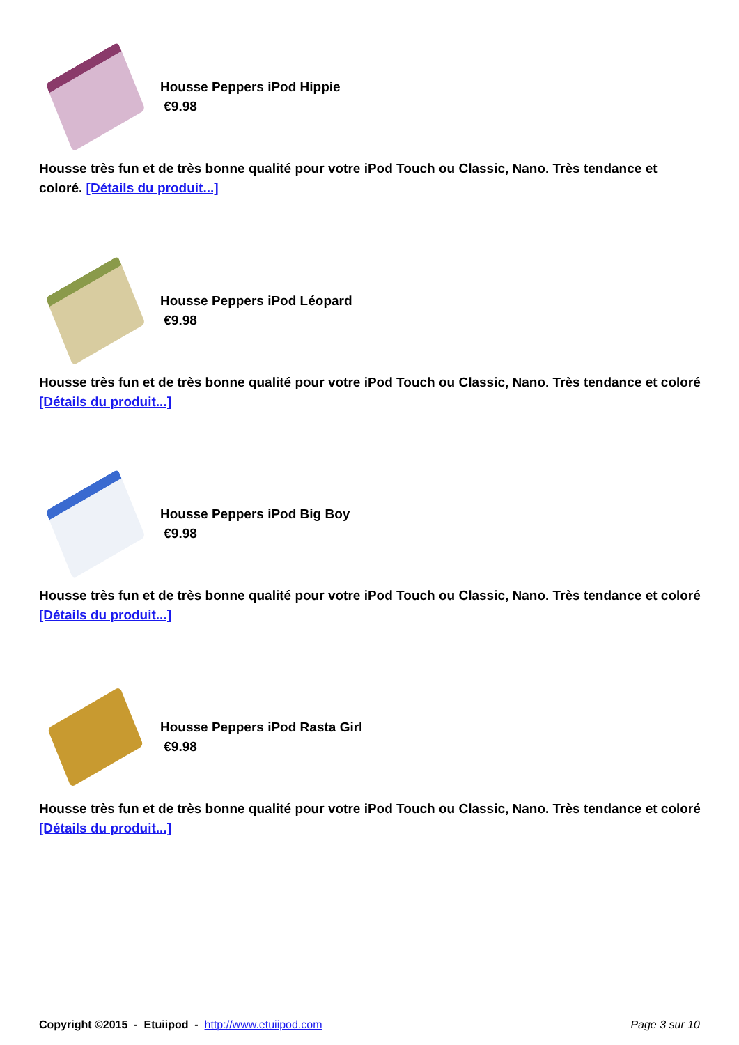Housse Peppers iPod Hippie
€9.98
Housse très fun et de très bonne qualité pour votre iPod Touch ou Classic, Nano. Très tendance et coloré. [Détails du produit...]
Housse Peppers iPod Léopard
€9.98
Housse très fun et de très bonne qualité pour votre iPod Touch ou Classic, Nano. Très tendance et coloré [Détails du produit...]
Housse Peppers iPod Big Boy
€9.98
Housse très fun et de très bonne qualité pour votre iPod Touch ou Classic, Nano. Très tendance et coloré [Détails du produit...]
Housse Peppers iPod Rasta Girl
€9.98
Housse très fun et de très bonne qualité pour votre iPod Touch ou Classic, Nano. Très tendance et coloré [Détails du produit...]
Copyright ©2015 - Etuiipod - http://www.etuiipod.com Page 3 sur 10